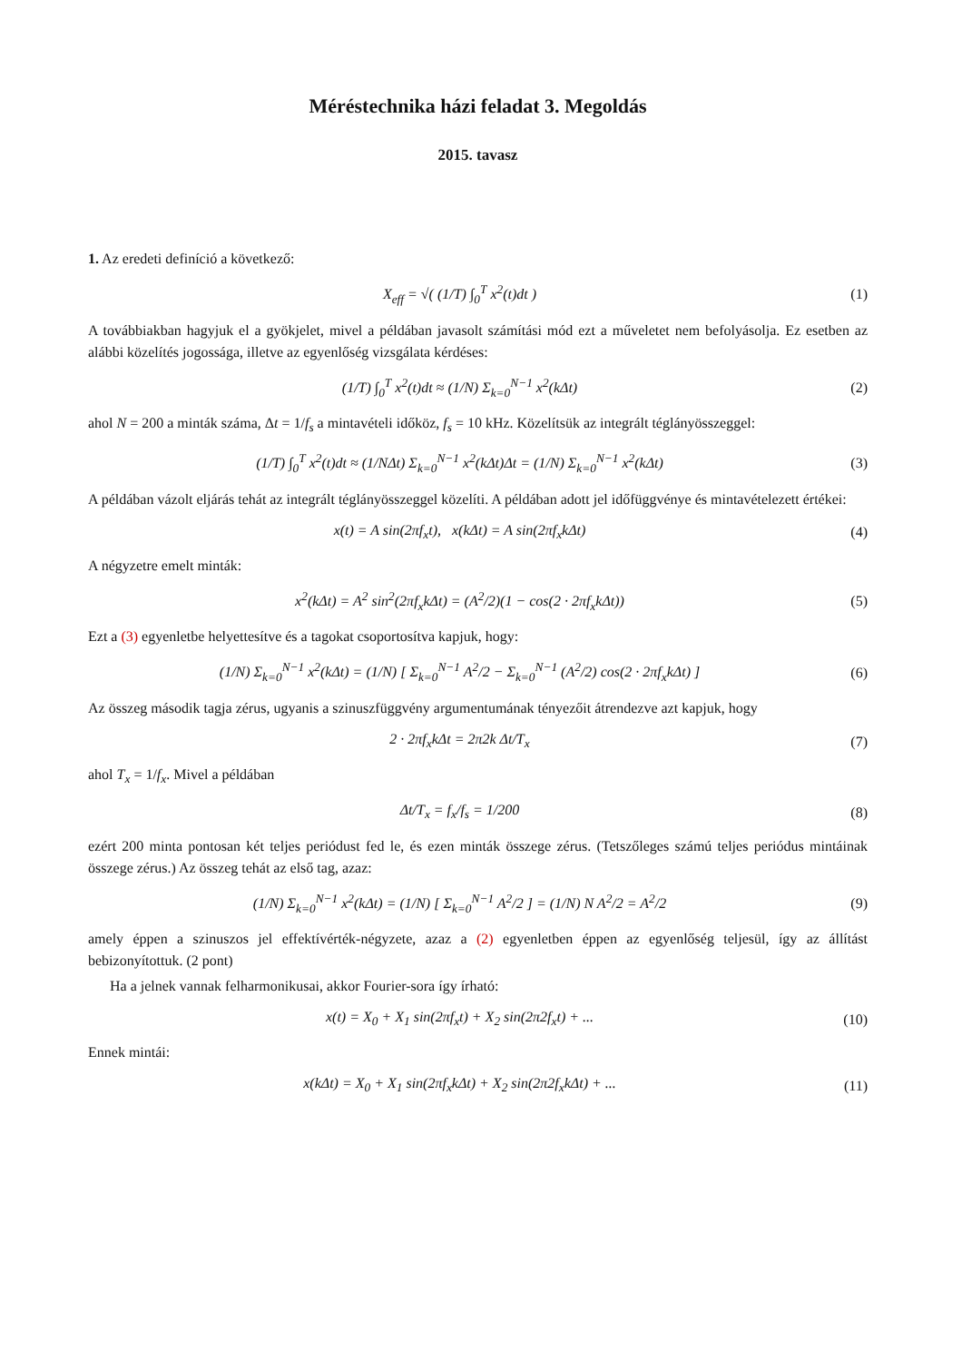Méréstechnika házi feladat 3. Megoldás
2015. tavasz
1. Az eredeti definíció a következő:
X<sub>eff</sub> = √( (1/T) ∫<sub>0</sub><sup>T</sup> x<sup>2</sup>(t)dt ) (1)
A továbbiakban hagyjuk el a gyökjelet, mivel a példában javasolt számítási mód ezt a műveletet nem befolyásolja. Ez esetben az alábbi közelítés jogossága, illetve az egyenlőség vizsgálata kérdéses:
(1/T) ∫<sub>0</sub><sup>T</sup> x<sup>2</sup>(t)dt ≈ (1/N) Σ<sub>k=0</sub><sup>N−1</sup> x<sup>2</sup>(kΔt) (2)
ahol N = 200 a minták száma, Δt = 1/f<sub>s</sub> a mintavételi időköz, f<sub>s</sub> = 10 kHz. Közelítsük az integrált téglányösszeggel:
(1/T) ∫<sub>0</sub><sup>T</sup> x<sup>2</sup>(t)dt ≈ (1/NΔt) Σ<sub>k=0</sub><sup>N−1</sup> x<sup>2</sup>(kΔt)Δt = (1/N) Σ<sub>k=0</sub><sup>N−1</sup> x<sup>2</sup>(kΔt) (3)
A példában vázolt eljárás tehát az integrált téglányösszeggel közelíti. A példában adott jel időfüggvénye és mintavételezett értékei:
x(t) = A sin(2πf<sub>x</sub>t), x(kΔt) = A sin(2πf<sub>x</sub>kΔt) (4)
A négyzetre emelt minták:
x<sup>2</sup>(kΔt) = A<sup>2</sup> sin<sup>2</sup>(2πf<sub>x</sub>kΔt) = (A<sup>2</sup>/2)(1 − cos(2 · 2πf<sub>x</sub>kΔt)) (5)
Ezt a (3) egyenletbe helyettesítve és a tagokat csoportosítva kapjuk, hogy:
(1/N) Σ<sub>k=0</sub><sup>N−1</sup> x<sup>2</sup>(kΔt) = (1/N) [ Σ<sub>k=0</sub><sup>N−1</sup> A<sup>2</sup>/2 − Σ<sub>k=0</sub><sup>N−1</sup> (A<sup>2</sup>/2) cos(2 · 2πf<sub>x</sub>kΔt) ] (6)
Az összeg második tagja zérus, ugyanis a szinuszfüggvény argumentumának tényezőit átrendezve azt kapjuk, hogy
2 · 2πf<sub>x</sub>kΔt = 2π2k Δt/T<sub>x</sub> (7)
ahol T<sub>x</sub> = 1/f<sub>x</sub>. Mivel a példában
Δt/T<sub>x</sub> = f<sub>x</sub>/f<sub>s</sub> = 1/200 (8)
ezért 200 minta pontosan két teljes periódust fed le, és ezen minták összege zérus. (Tetszőleges számú teljes periódus mintáinak összege zérus.) Az összeg tehát az első tag, azaz:
(1/N) Σ<sub>k=0</sub><sup>N−1</sup> x<sup>2</sup>(kΔt) = (1/N) [ Σ<sub>k=0</sub><sup>N−1</sup> A<sup>2</sup>/2 ] = (1/N) N A<sup>2</sup>/2 = A<sup>2</sup>/2 (9)
amely éppen a szinuszos jel effektívérték-négyzete, azaz a (2) egyenletben éppen az egyenlőség teljesül, így az állítást bebizonyítottuk. (2 pont)
Ha a jelnek vannak felharmonikusai, akkor Fourier-sora így írható:
x(t) = X<sub>0</sub> + X<sub>1</sub> sin(2πf<sub>x</sub>t) + X<sub>2</sub> sin(2π2f<sub>x</sub>t) + ... (10)
Ennek mintái:
x(kΔt) = X<sub>0</sub> + X<sub>1</sub> sin(2πf<sub>x</sub>kΔt) + X<sub>2</sub> sin(2π2f<sub>x</sub>kΔt) + ... (11)